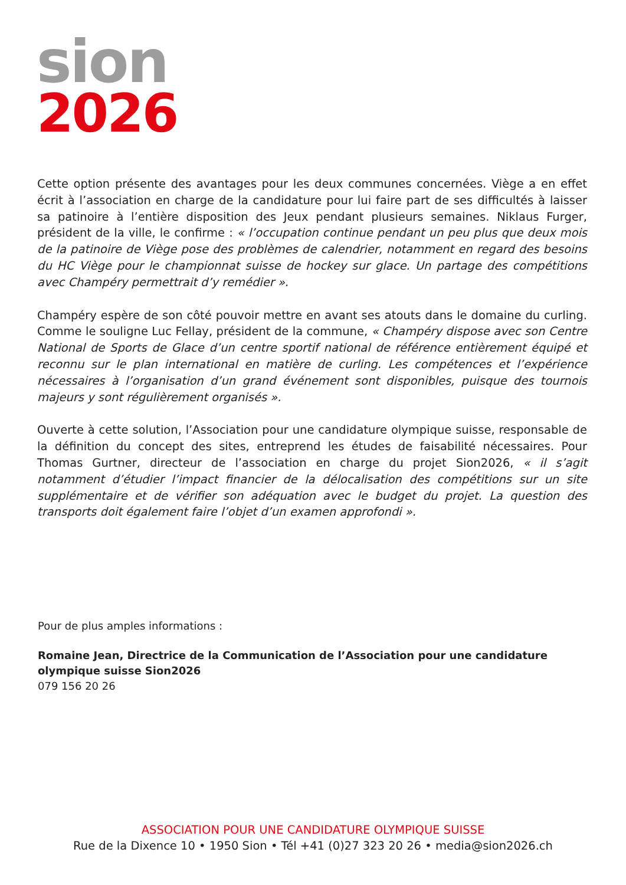sion
2026
Cette option présente des avantages pour les deux communes concernées. Viège a en effet écrit à l’association en charge de la candidature pour lui faire part de ses difficultés à laisser sa patinoire à l’entière disposition des Jeux pendant plusieurs semaines. Niklaus Furger, président de la ville, le confirme : « l’occupation continue pendant un peu plus que deux mois de la patinoire de Viège pose des problèmes de calendrier, notamment en regard des besoins du HC Viège pour le championnat suisse de hockey sur glace. Un partage des compétitions avec Champéry permettrait d’y remédier ».
Champéry espère de son côté pouvoir mettre en avant ses atouts dans le domaine du curling. Comme le souligne Luc Fellay, président de la commune, « Champéry dispose avec son Centre National de Sports de Glace d’un centre sportif national de référence entièrement équipé et reconnu sur le plan international en matière de curling. Les compétences et l’expérience nécessaires à l’organisation d’un grand événement sont disponibles, puisque des tournois majeurs y sont régulièrement organisés ».
Ouverte à cette solution, l’Association pour une candidature olympique suisse, responsable de la définition du concept des sites, entreprend les études de faisabilité nécessaires. Pour Thomas Gurtner, directeur de l’association en charge du projet Sion2026, « il s’agit notamment d’étudier l’impact financier de la délocalisation des compétitions sur un site supplémentaire et de vérifier son adéquation avec le budget du projet. La question des transports doit également faire l’objet d’un examen approfondi ».
Pour de plus amples informations :
Romaine Jean, Directrice de la Communication de l’Association pour une candidature olympique suisse Sion2026
079 156 20 26
ASSOCIATION POUR UNE CANDIDATURE OLYMPIQUE SUISSE
Rue de la Dixence 10 • 1950 Sion • Tél +41 (0)27 323 20 26 • media@sion2026.ch